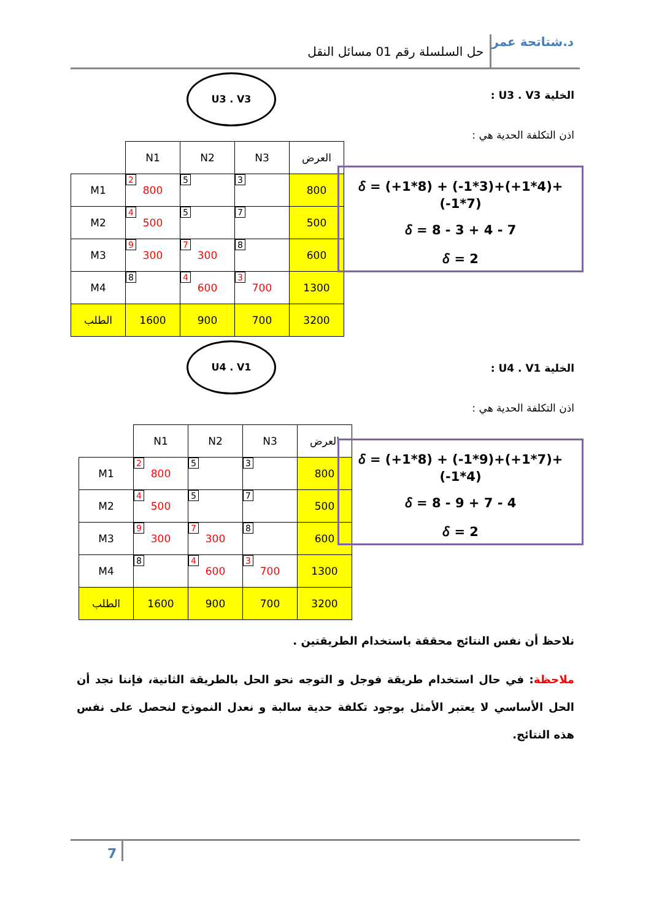د.شتاتحة عمر
حل السلسلة رقم 01 مسائل النقل
الخلية U3 . V3 :
اذن التكلفة الحدية هي :
U3 . V3
| | N1 | N2 | N3 | العرض |
| M1 | 2 800 | 5 | 3 | 800 |
| M2 | 4 500 | 5 | 7 | 500 |
| M3 | 9 300 | 7 300 | 8 | 600 |
| M4 | 8 | 4 600 | 3 700 | 1300 |
| الطلب | 1600 | 900 | 700 | 3200 |
𝛿 = (+1*8) + (-1*3)+(+1*4)+(-1*7)
𝛿 = 8 - 3 + 4 - 7
𝛿 = 2
الخلية U4 . V1 :
اذن التكلفة الحدية هي :
U4 . V1
| | N1 | N2 | N3 | العرض |
| M1 | 2 800 | 5 | 3 | 800 |
| M2 | 4 500 | 5 | 7 | 500 |
| M3 | 9 300 | 7 300 | 8 | 600 |
| M4 | 8 | 4 600 | 3 700 | 1300 |
| الطلب | 1600 | 900 | 700 | 3200 |
𝛿 = (+1*8) + (-1*9)+(+1*7)+(-1*4)
𝛿 = 8 - 9 + 7 - 4
𝛿 = 2
نلاحظ أن نفس النتائج محققة باستخدام الطريقتين .
ملاحظة: في حال استخدام طريقة فوجل و التوجه نحو الحل بالطريقة الثانية، فإننا نجد أن الحل الأساسي لا يعتبر الأمثل بوجود تكلفة حدية سالبة و نعدل النموذج لنحصل على نفس هذه النتائج.
7